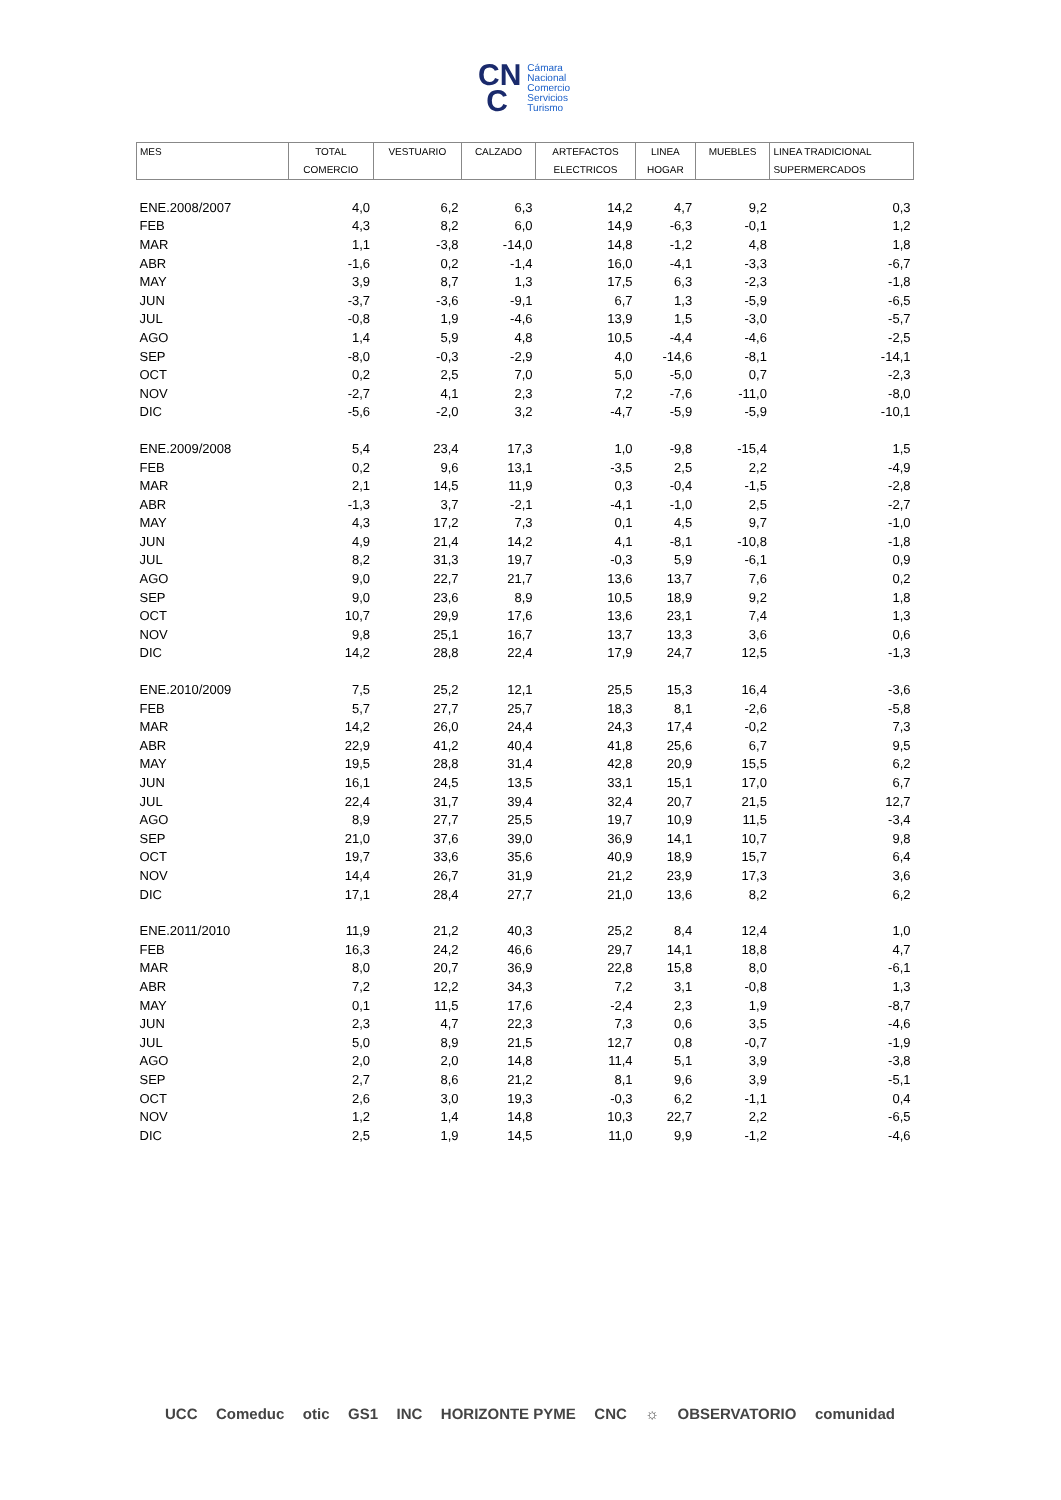CN
C
Cámara
Nacional
Comercio
Servicios
Turismo
| MES | TOTAL COMERCIO | VESTUARIO | CALZADO | ARTEFACTOS ELECTRICOS | LINEA HOGAR | MUEBLES | LINEA TRADICIONAL SUPERMERCADOS |
| --- | --- | --- | --- | --- | --- | --- | --- |
| ENE.2008/2007 | 4,0 | 6,2 | 6,3 | 14,2 | 4,7 | 9,2 | 0,3 |
| FEB | 4,3 | 8,2 | 6,0 | 14,9 | -6,3 | -0,1 | 1,2 |
| MAR | 1,1 | -3,8 | -14,0 | 14,8 | -1,2 | 4,8 | 1,8 |
| ABR | -1,6 | 0,2 | -1,4 | 16,0 | -4,1 | -3,3 | -6,7 |
| MAY | 3,9 | 8,7 | 1,3 | 17,5 | 6,3 | -2,3 | -1,8 |
| JUN | -3,7 | -3,6 | -9,1 | 6,7 | 1,3 | -5,9 | -6,5 |
| JUL | -0,8 | 1,9 | -4,6 | 13,9 | 1,5 | -3,0 | -5,7 |
| AGO | 1,4 | 5,9 | 4,8 | 10,5 | -4,4 | -4,6 | -2,5 |
| SEP | -8,0 | -0,3 | -2,9 | 4,0 | -14,6 | -8,1 | -14,1 |
| OCT | 0,2 | 2,5 | 7,0 | 5,0 | -5,0 | 0,7 | -2,3 |
| NOV | -2,7 | 4,1 | 2,3 | 7,2 | -7,6 | -11,0 | -8,0 |
| DIC | -5,6 | -2,0 | 3,2 | -4,7 | -5,9 | -5,9 | -10,1 |
| ENE.2009/2008 | 5,4 | 23,4 | 17,3 | 1,0 | -9,8 | -15,4 | 1,5 |
| FEB | 0,2 | 9,6 | 13,1 | -3,5 | 2,5 | 2,2 | -4,9 |
| MAR | 2,1 | 14,5 | 11,9 | 0,3 | -0,4 | -1,5 | -2,8 |
| ABR | -1,3 | 3,7 | -2,1 | -4,1 | -1,0 | 2,5 | -2,7 |
| MAY | 4,3 | 17,2 | 7,3 | 0,1 | 4,5 | 9,7 | -1,0 |
| JUN | 4,9 | 21,4 | 14,2 | 4,1 | -8,1 | -10,8 | -1,8 |
| JUL | 8,2 | 31,3 | 19,7 | -0,3 | 5,9 | -6,1 | 0,9 |
| AGO | 9,0 | 22,7 | 21,7 | 13,6 | 13,7 | 7,6 | 0,2 |
| SEP | 9,0 | 23,6 | 8,9 | 10,5 | 18,9 | 9,2 | 1,8 |
| OCT | 10,7 | 29,9 | 17,6 | 13,6 | 23,1 | 7,4 | 1,3 |
| NOV | 9,8 | 25,1 | 16,7 | 13,7 | 13,3 | 3,6 | 0,6 |
| DIC | 14,2 | 28,8 | 22,4 | 17,9 | 24,7 | 12,5 | -1,3 |
| ENE.2010/2009 | 7,5 | 25,2 | 12,1 | 25,5 | 15,3 | 16,4 | -3,6 |
| FEB | 5,7 | 27,7 | 25,7 | 18,3 | 8,1 | -2,6 | -5,8 |
| MAR | 14,2 | 26,0 | 24,4 | 24,3 | 17,4 | -0,2 | 7,3 |
| ABR | 22,9 | 41,2 | 40,4 | 41,8 | 25,6 | 6,7 | 9,5 |
| MAY | 19,5 | 28,8 | 31,4 | 42,8 | 20,9 | 15,5 | 6,2 |
| JUN | 16,1 | 24,5 | 13,5 | 33,1 | 15,1 | 17,0 | 6,7 |
| JUL | 22,4 | 31,7 | 39,4 | 32,4 | 20,7 | 21,5 | 12,7 |
| AGO | 8,9 | 27,7 | 25,5 | 19,7 | 10,9 | 11,5 | -3,4 |
| SEP | 21,0 | 37,6 | 39,0 | 36,9 | 14,1 | 10,7 | 9,8 |
| OCT | 19,7 | 33,6 | 35,6 | 40,9 | 18,9 | 15,7 | 6,4 |
| NOV | 14,4 | 26,7 | 31,9 | 21,2 | 23,9 | 17,3 | 3,6 |
| DIC | 17,1 | 28,4 | 27,7 | 21,0 | 13,6 | 8,2 | 6,2 |
| ENE.2011/2010 | 11,9 | 21,2 | 40,3 | 25,2 | 8,4 | 12,4 | 1,0 |
| FEB | 16,3 | 24,2 | 46,6 | 29,7 | 14,1 | 18,8 | 4,7 |
| MAR | 8,0 | 20,7 | 36,9 | 22,8 | 15,8 | 8,0 | -6,1 |
| ABR | 7,2 | 12,2 | 34,3 | 7,2 | 3,1 | -0,8 | 1,3 |
| MAY | 0,1 | 11,5 | 17,6 | -2,4 | 2,3 | 1,9 | -8,7 |
| JUN | 2,3 | 4,7 | 22,3 | 7,3 | 0,6 | 3,5 | -4,6 |
| JUL | 5,0 | 8,9 | 21,5 | 12,7 | 0,8 | -0,7 | -1,9 |
| AGO | 2,0 | 2,0 | 14,8 | 11,4 | 5,1 | 3,9 | -3,8 |
| SEP | 2,7 | 8,6 | 21,2 | 8,1 | 9,6 | 3,9 | -5,1 |
| OCT | 2,6 | 3,0 | 19,3 | -0,3 | 6,2 | -1,1 | 0,4 |
| NOV | 1,2 | 1,4 | 14,8 | 10,3 | 22,7 | 2,2 | -6,5 |
| DIC | 2,5 | 1,9 | 14,5 | 11,0 | 9,9 | -1,2 | -4,6 |
UCC Comeduc otic GS1 INC HORIZONTE PYME CNC ☼ OBSERVATORIO comunidad